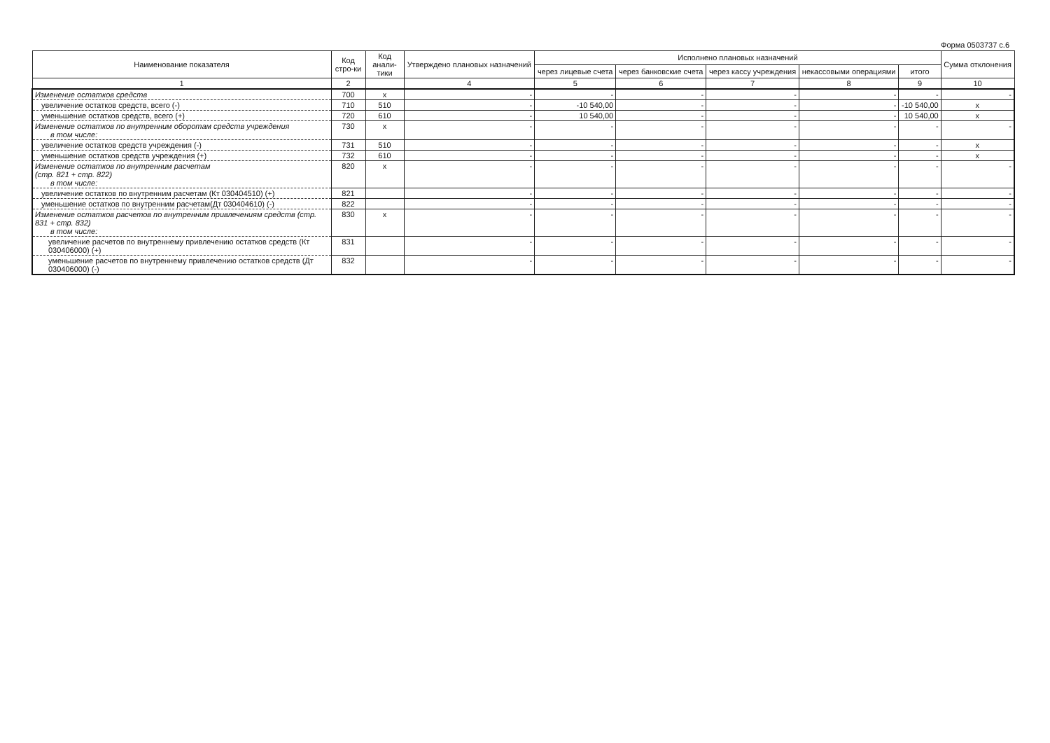Форма 0503737 с.6
| Наименование показателя | Код стро-ки | Код анали-тики | Утверждено плановых назначений | Исполнено плановых назначений | | | | | Сумма отклонения |
| --- | --- | --- | --- | --- | --- | --- | --- | --- | --- |
| | | | | через лицевые счета | через банковские счета | через кассу учреждения | некассовыми операциями | итого | |
| 1 | 2 | | 4 | 5 | 6 | 7 | 8 | 9 | 10 |
| Изменение остатков средств | 700 | x | - | - | - | - | - | - | - |
| увеличение остатков средств, всего (-) | 710 | 510 | - | -10 540,00 | - | - | - | -10 540,00 | x |
| уменьшение остатков средств, всего (+) | 720 | 610 | - | 10 540,00 | - | - | - | 10 540,00 | x |
| Изменение остатков по внутренним оборотам средств учреждения в том числе: | 730 | x | - | - | - | - | - | - | - |
| увеличение остатков средств учреждения (-) | 731 | 510 | - | - | - | - | - | - | x |
| уменьшение остатков средств учреждения (+) | 732 | 610 | - | - | - | - | - | - | x |
| Изменение остатков по внутренним расчетам (стр. 821 + стр. 822) в том числе: | 820 | x | - | - | - | - | - | - | - |
| увеличение остатков по внутренним расчетам (Кт 030404510) (+) | 821 | | - | - | - | - | - | - | - |
| уменьшение остатков по внутренним расчетам(Дт 030404610) (-) | 822 | | - | - | - | - | - | - | - |
| Изменение остатков расчетов по внутренним привлечениям средств (стр. 831 + стр. 832) в том числе: | 830 | x | - | - | - | - | - | - | - |
| увеличение расчетов по внутреннему привлечению остатков средств (Кт 030406000) (+) | 831 | | - | - | - | - | - | - | - |
| уменьшение расчетов по внутреннему привлечению остатков средств (Дт 030406000) (-) | 832 | | - | - | - | - | - | - | - |